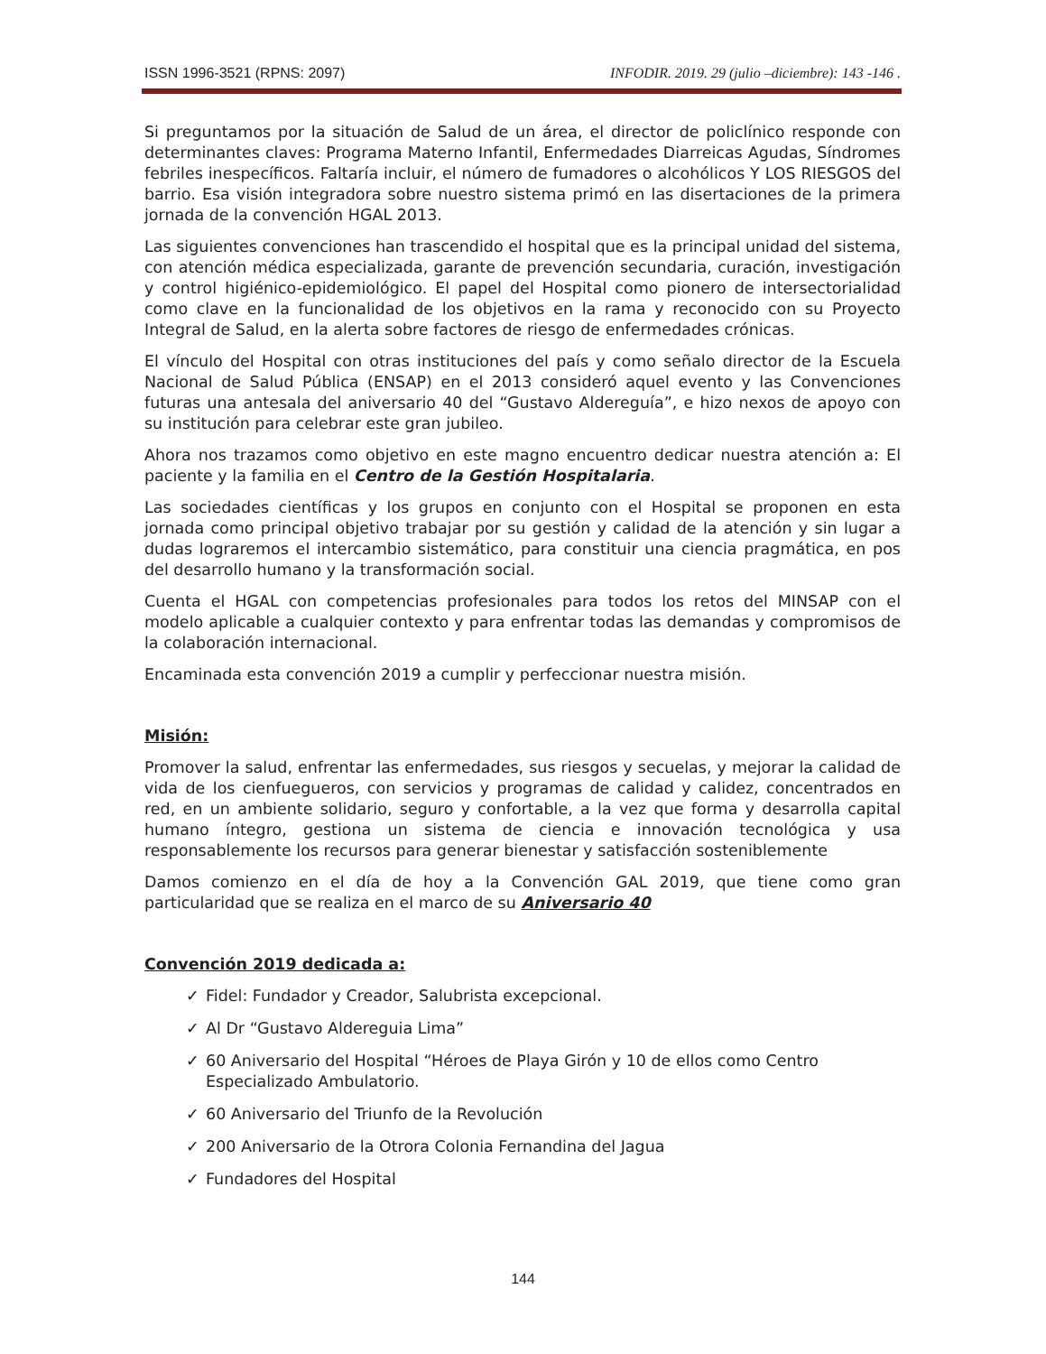ISSN 1996-3521 (RPNS: 2097) INFODIR. 2019. 29 (julio –diciembre): 143 -146 .
Si preguntamos por la situación de Salud de un área, el director de policlínico responde con determinantes claves: Programa Materno Infantil, Enfermedades Diarreicas Agudas, Síndromes febriles inespecíficos. Faltaría incluir, el número de fumadores o alcohólicos Y LOS RIESGOS del barrio. Esa visión integradora sobre nuestro sistema primó en las disertaciones de la primera jornada de la convención HGAL 2013.
Las siguientes convenciones han trascendido el hospital que es la principal unidad del sistema, con atención médica especializada, garante de prevención secundaria, curación, investigación y control higiénico-epidemiológico. El papel del Hospital como pionero de intersectorialidad como clave en la funcionalidad de los objetivos en la rama y reconocido con su Proyecto Integral de Salud, en la alerta sobre factores de riesgo de enfermedades crónicas.
El vínculo del Hospital con otras instituciones del país y como señalo director de la Escuela Nacional de Salud Pública (ENSAP) en el 2013 consideró aquel evento y las Convenciones futuras una antesala del aniversario 40 del “Gustavo Aldereguía”, e hizo nexos de apoyo con su institución para celebrar este gran jubileo.
Ahora nos trazamos como objetivo en este magno encuentro dedicar nuestra atención a: El paciente y la familia en el Centro de la Gestión Hospitalaria.
Las sociedades científicas y los grupos en conjunto con el Hospital se proponen en esta jornada como principal objetivo trabajar por su gestión y calidad de la atención y sin lugar a dudas lograremos el intercambio sistemático, para constituir una ciencia pragmática, en pos del desarrollo humano y la transformación social.
Cuenta el HGAL con competencias profesionales para todos los retos del MINSAP con el modelo aplicable a cualquier contexto y para enfrentar todas las demandas y compromisos de la colaboración internacional.
Encaminada esta convención 2019 a cumplir y perfeccionar nuestra misión.
Misión:
Promover la salud, enfrentar las enfermedades, sus riesgos y secuelas, y mejorar la calidad de vida de los cienfuegueros, con servicios y programas de calidad y calidez, concentrados en red, en un ambiente solidario, seguro y confortable, a la vez que forma y desarrolla capital humano íntegro, gestiona un sistema de ciencia e innovación tecnológica y usa responsablemente los recursos para generar bienestar y satisfacción sosteniblemente
Damos comienzo en el día de hoy a la Convención GAL 2019, que tiene como gran particularidad que se realiza en el marco de su Aniversario 40
Convención 2019 dedicada a:
✓ Fidel: Fundador y Creador, Salubrista excepcional.
✓ Al Dr “Gustavo Aldereguia Lima”
✓ 60 Aniversario del Hospital “Héroes de Playa Girón y 10 de ellos como Centro Especializado Ambulatorio.
✓ 60 Aniversario del Triunfo de la Revolución
✓ 200 Aniversario de la Otrora Colonia Fernandina del Jagua
✓ Fundadores del Hospital
144